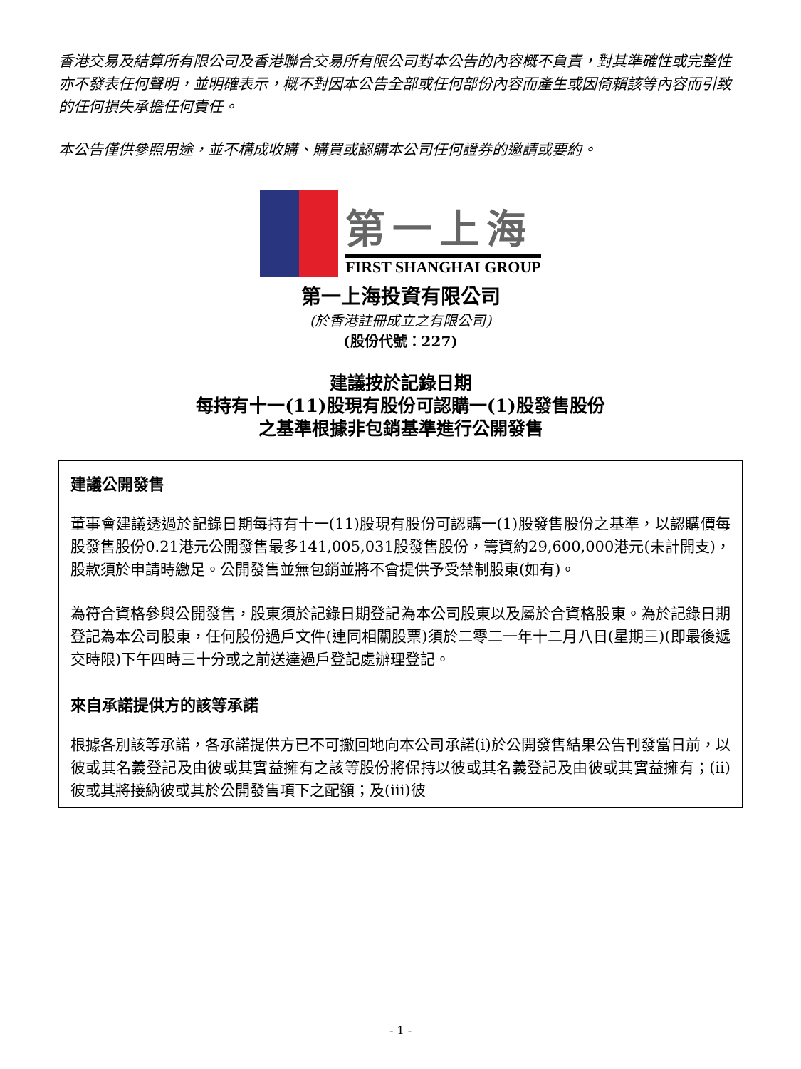香港交易及結算所有限公司及香港聯合交易所有限公司對本公告的內容概不負責，對其準確性或完整性亦不發表任何聲明，並明確表示，概不對因本公告全部或任何部份內容而產生或因倚賴該等內容而引致的任何損失承擔任何責任。
本公告僅供參照用途，並不構成收購、購買或認購本公司任何證券的邀請或要約。
第一上海
FIRST SHANGHAI GROUP
第一上海投資有限公司
(於香港註冊成立之有限公司)
(股份代號：227)
建議按於記錄日期
每持有十一(11)股現有股份可認購一(1)股發售股份
之基準根據非包銷基準進行公開發售
建議公開發售
董事會建議透過於記錄日期每持有十一(11)股現有股份可認購一(1)股發售股份之基準，以認購價每股發售股份0.21港元公開發售最多141,005,031股發售股份，籌資約29,600,000港元(未計開支)，股款須於申請時繳足。公開發售並無包銷並將不會提供予受禁制股東(如有)。
為符合資格參與公開發售，股東須於記錄日期登記為本公司股東以及屬於合資格股東。為於記錄日期登記為本公司股東，任何股份過戶文件(連同相關股票)須於二零二一年十二月八日(星期三)(即最後遞交時限)下午四時三十分或之前送達過戶登記處辦理登記。
來自承諾提供方的該等承諾
根據各別該等承諾，各承諾提供方已不可撤回地向本公司承諾(i)於公開發售結果公告刊發當日前，以彼或其名義登記及由彼或其實益擁有之該等股份將保持以彼或其名義登記及由彼或其實益擁有；(ii)彼或其將接納彼或其於公開發售項下之配額；及(iii)彼
- 1 -